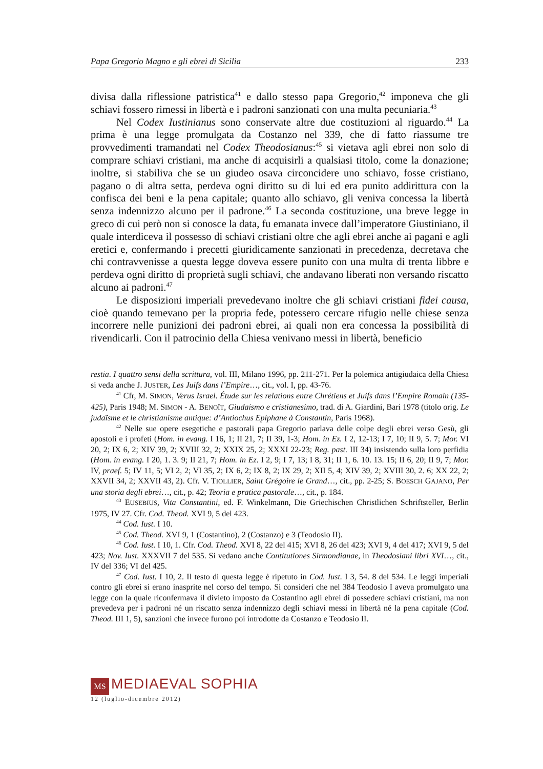Papa Gregorio Magno e gli ebrei di Sicilia 233
divisa dalla riflessione patristica<sup>41</sup> e dallo stesso papa Gregorio,<sup>42</sup> imponeva che gli schiavi fossero rimessi in libertà e i padroni sanzionati con una multa pecuniaria.<sup>43</sup>
Nel Codex Iustinianus sono conservate altre due costituzioni al riguardo.<sup>44</sup> La prima è una legge promulgata da Costanzo nel 339, che di fatto riassume tre provvedimenti tramandati nel Codex Theodosianus:<sup>45</sup> si vietava agli ebrei non solo di comprare schiavi cristiani, ma anche di acquisirli a qualsiasi titolo, come la donazione; inoltre, si stabiliva che se un giudeo osava circoncidere uno schiavo, fosse cristiano, pagano o di altra setta, perdeva ogni diritto su di lui ed era punito addirittura con la confisca dei beni e la pena capitale; quanto allo schiavo, gli veniva concessa la libertà senza indennizzo alcuno per il padrone.<sup>46</sup> La seconda costituzione, una breve legge in greco di cui però non si conosce la data, fu emanata invece dall’imperatore Giustiniano, il quale interdiceva il possesso di schiavi cristiani oltre che agli ebrei anche ai pagani e agli eretici e, confermando i precetti giuridicamente sanzionati in precedenza, decretava che chi contravvenisse a questa legge doveva essere punito con una multa di trenta libbre e perdeva ogni diritto di proprietà sugli schiavi, che andavano liberati non versando riscatto alcuno ai padroni.<sup>47</sup>
Le disposizioni imperiali prevedevano inoltre che gli schiavi cristiani fidei causa, cioè quando temevano per la propria fede, potessero cercare rifugio nelle chiese senza incorrere nelle punizioni dei padroni ebrei, ai quali non era concessa la possibilità di rivendicarli. Con il patrocinio della Chiesa venivano messi in libertà, beneficio
restia. I quattro sensi della scrittura, vol. III, Milano 1996, pp. 211-271. Per la polemica antigiudaica della Chiesa si veda anche J. JUSTER, Les Juifs dans l’Empire…, cit., vol. I, pp. 43-76.
<sup>41</sup> Cfr, M. SIMON, Verus Israel. Étude sur les relations entre Chrétiens et Juifs dans l’Empire Romain (135-425), Paris 1948; M. SIMON - A. BENOÎT, Giudaismo e cristianesimo, trad. di A. Giardini, Bari 1978 (titolo orig. Le judaïsme et le christianisme antique: d’Antiochus Epiphane à Constantin, Paris 1968).
<sup>42</sup> Nelle sue opere esegetiche e pastorali papa Gregorio parlava delle colpe degli ebrei verso Gesù, gli apostoli e i profeti (Hom. in evang. I 16, 1; II 21, 7; II 39, 1-3; Hom. in Ez. I 2, 12-13; I 7, 10; II 9, 5. 7; Mor. VI 20, 2; IX 6, 2; XIV 39, 2; XVIII 32, 2; XXIX 25, 2; XXXI 22-23; Reg. past. III 34) insistendo sulla loro perfidia (Hom. in evang. I 20, 1. 3. 9; II 21, 7; Hom. in Ez. I 2, 9; I 7, 13; I 8, 31; II 1, 6. 10. 13. 15; II 6, 20; II 9, 7; Mor. IV, praef. 5; IV 11, 5; VI 2, 2; VI 35, 2; IX 6, 2; IX 8, 2; IX 29, 2; XII 5, 4; XIV 39, 2; XVIII 30, 2. 6; XX 22, 2; XXVII 34, 2; XXVII 43, 2). Cfr. V. TIOLLIER, Saint Grégoire le Grand…, cit., pp. 2-25; S. BOESCH GAJANO, Per una storia degli ebrei…, cit., p. 42; Teoria e pratica pastorale…, cit., p. 184.
<sup>43</sup> EUSEBIUS, Vita Constantini, ed. F. Winkelmann, Die Griechischen Christlichen Schriftsteller, Berlin 1975, IV 27. Cfr. Cod. Theod. XVI 9, 5 del 423.
<sup>44</sup> Cod. Iust. I 10.
<sup>45</sup> Cod. Theod. XVI 9, 1 (Costantino), 2 (Costanzo) e 3 (Teodosio II).
<sup>46</sup> Cod. Iust. I 10, 1. Cfr. Cod. Theod. XVI 8, 22 del 415; XVI 8, 26 del 423; XVI 9, 4 del 417; XVI 9, 5 del 423; Nov. Iust. XXXVII 7 del 535. Si vedano anche Contitutiones Sirmondianae, in Theodosiani libri XVI…, cit., IV del 336; VI del 425.
<sup>47</sup> Cod. Iust. I 10, 2. Il testo di questa legge è ripetuto in Cod. Iust. I 3, 54. 8 del 534. Le leggi imperiali contro gli ebrei si erano inasprite nel corso del tempo. Si consideri che nel 384 Teodosio I aveva promulgato una legge con la quale riconfermava il divieto imposto da Costantino agli ebrei di possedere schiavi cristiani, ma non prevedeva per i padroni né un riscatto senza indennizzo degli schiavi messi in libertà né la pena capitale (Cod. Theod. III 1, 5), sanzioni che invece furono poi introdotte da Costanzo e Teodosio II.
MS MEDIAEVAL SOPHIA
12 (luglio-dicembre 2012)